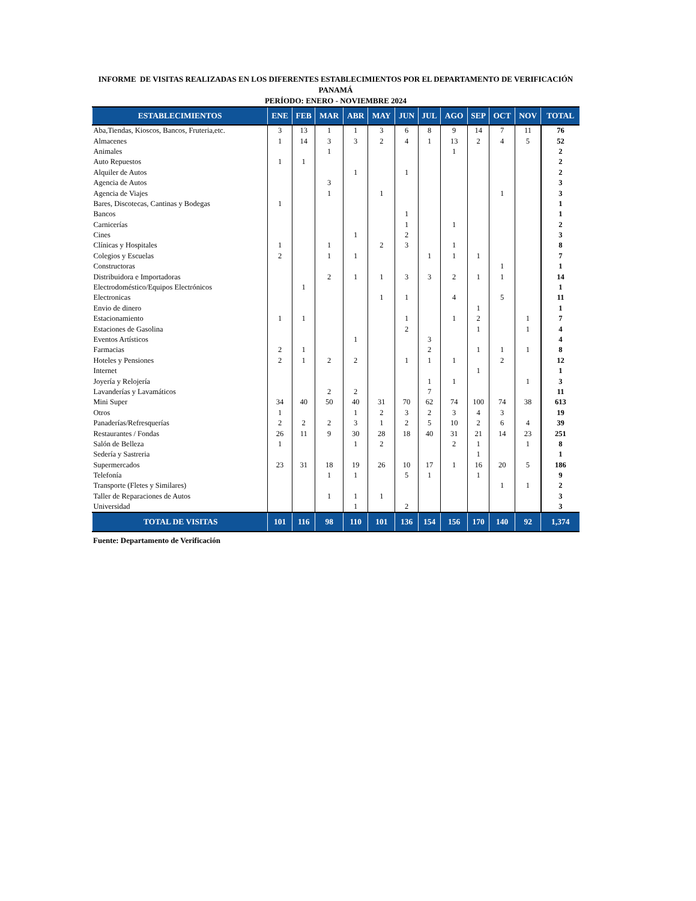INFORME DE VISITAS REALIZADAS EN LOS DIFERENTES ESTABLECIMIENTOS POR EL DEPARTAMENTO DE VERIFICACIÓN
PANAMÁ
PERÍODO: ENERO - NOVIEMBRE 2024
| ESTABLECIMIENTOS | ENE | FEB | MAR | ABR | MAY | JUN | JUL | AGO | SEP | OCT | NOV | TOTAL |
| --- | --- | --- | --- | --- | --- | --- | --- | --- | --- | --- | --- | --- |
| Aba,Tiendas, Kioscos, Bancos, Fruteria,etc. | 3 | 13 | 1 | 1 | 3 | 6 | 8 | 9 | 14 | 7 | 11 | 76 |
| Almacenes | 1 | 14 | 3 | 3 | 2 | 4 | 1 | 13 | 2 | 4 | 5 | 52 |
| Animales | | | 1 | | | | | 1 | | | | 2 |
| Auto Repuestos | 1 | 1 | | | | | | | | | | 2 |
| Alquiler de Autos | | | | 1 | | 1 | | | | | | 2 |
| Agencia de Autos | | | 3 | | | | | | | | | 3 |
| Agencia de Viajes | | | 1 | | 1 | | | | | 1 | | 3 |
| Bares, Discotecas, Cantinas y Bodegas | 1 | | | | | | | | | | | 1 |
| Bancos | | | | | | 1 | | | | | | 1 |
| Carnicerías | | | | | | 1 | | 1 | | | | 2 |
| Cines | | | | 1 | | 2 | | | | | | 3 |
| Clínicas y Hospitales | 1 | | 1 | | 2 | 3 | | 1 | | | | 8 |
| Colegios y Escuelas | 2 | | 1 | 1 | | | 1 | 1 | 1 | | | 7 |
| Constructoras | | | | | | | | | | 1 | | 1 |
| Distribuidora e Importadoras | | | 2 | 1 | 1 | 3 | 3 | 2 | 1 | 1 | | 14 |
| Electrodoméstico/Equipos Electrónicos | | 1 | | | | | | | | | | 1 |
| Electronicas | | | | | 1 | 1 | | 4 | | 5 | | 11 |
| Envio de dinero | | | | | | | | | 1 | | | 1 |
| Estacionamiento | 1 | 1 | | | | 1 | | 1 | 2 | | 1 | 7 |
| Estaciones de Gasolina | | | | | | 2 | | | 1 | | 1 | 4 |
| Eventos Artísticos | | | | 1 | | | 3 | | | | | 4 |
| Farmacias | 2 | 1 | | | | | 2 | | 1 | 1 | 1 | 8 |
| Hoteles y Pensiones | 2 | 1 | 2 | 2 | | 1 | 1 | 1 | | 2 | | 12 |
| Internet | | | | | | | | | 1 | | | 1 |
| Joyería y Relojería | | | | | | | 1 | 1 | | | 1 | 3 |
| Lavanderías y Lavamáticos | | | 2 | 2 | | | 7 | | | | | 11 |
| Mini Super | 34 | 40 | 50 | 40 | 31 | 70 | 62 | 74 | 100 | 74 | 38 | 613 |
| Otros | 1 | | | 1 | 2 | 3 | 2 | 3 | 4 | 3 | | 19 |
| Panaderías/Refresquerías | 2 | 2 | 2 | 3 | 1 | 2 | 5 | 10 | 2 | 6 | 4 | 39 |
| Restaurantes / Fondas | 26 | 11 | 9 | 30 | 28 | 18 | 40 | 31 | 21 | 14 | 23 | 251 |
| Salón de Belleza | 1 | | | 1 | 2 | | | 2 | 1 | | 1 | 8 |
| Sedería y Sastreria | | | | | | | | | 1 | | | 1 |
| Supermercados | 23 | 31 | 18 | 19 | 26 | 10 | 17 | 1 | 16 | 20 | 5 | 186 |
| Telefonía | | | 1 | 1 | | 5 | 1 | | 1 | | | 9 |
| Transporte (Fletes y Similares) | | | | | | | | | | 1 | 1 | 2 |
| Taller de Reparaciones de Autos | | | 1 | 1 | 1 | | | | | | | 3 |
| Universidad | | | | 1 | | 2 | | | | | | 3 |
| TOTAL DE VISITAS | 101 | 116 | 98 | 110 | 101 | 136 | 154 | 156 | 170 | 140 | 92 | 1,374 |
Fuente: Departamento de Verificación